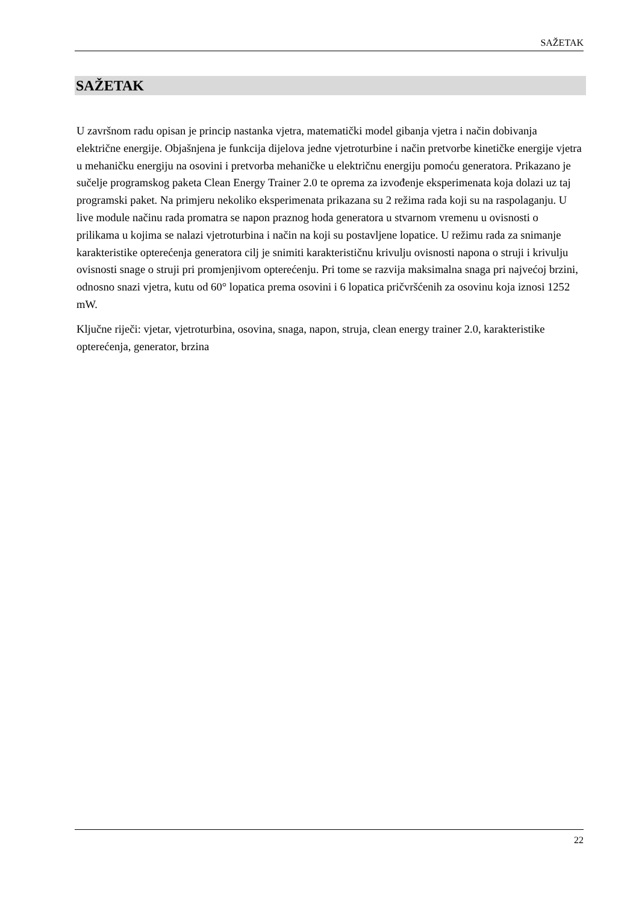SAŽETAK
SAŽETAK
U završnom radu opisan je princip nastanka vjetra, matematički model gibanja vjetra i način dobivanja električne energije. Objašnjena je funkcija dijelova jedne vjetroturbine i način pretvorbe kinetičke energije vjetra u mehaničku energiju na osovini i pretvorba mehaničke u električnu energiju pomoću generatora. Prikazano je sučelje programskog paketa Clean Energy Trainer 2.0 te oprema za izvođenje eksperimenata koja dolazi uz taj programski paket. Na primjeru nekoliko eksperimenata prikazana su 2 režima rada koji su na raspolaganju. U live module načinu rada promatra se napon praznog hoda generatora u stvarnom vremenu u ovisnosti o prilikama u kojima se nalazi vjetroturbina i način na koji su postavljene lopatice. U režimu rada za snimanje karakteristike opterećenja generatora cilj je snimiti karakterističnu krivulju ovisnosti napona o struji i krivulju ovisnosti snage o struji pri promjenjivom opterećenju. Pri tome se razvija maksimalna snaga pri najvećoj brzini, odnosno snazi vjetra, kutu od 60° lopatica prema osovini i 6 lopatica pričvršćenih za osovinu koja iznosi 1252 mW.
Ključne riječi: vjetar, vjetroturbina, osovina, snaga, napon, struja, clean energy trainer 2.0, karakteristike opterećenja, generator, brzina
22